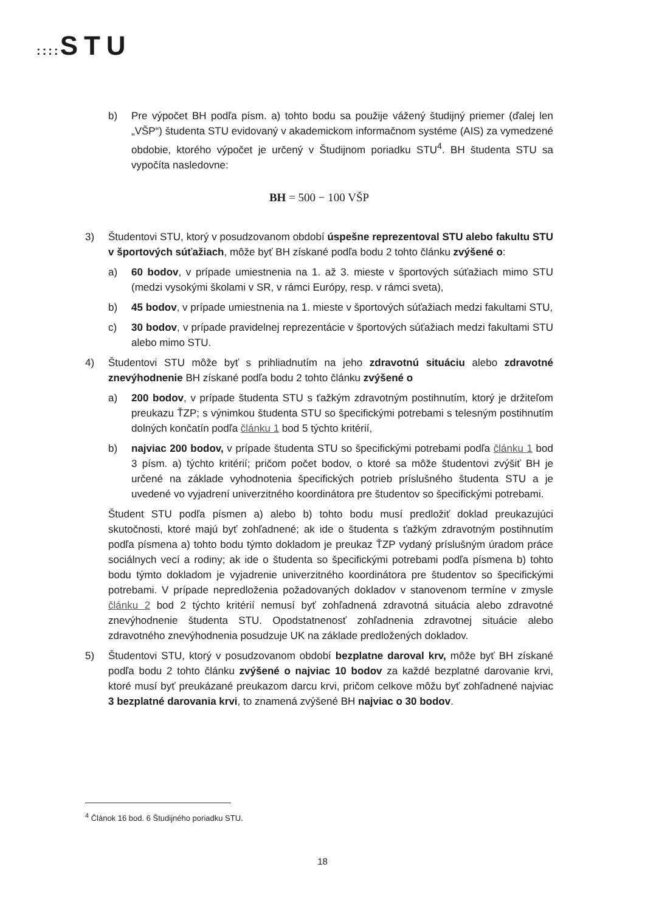:::: STU
b) Pre výpočet BH podľa písm. a) tohto bodu sa použije vážený študijný priemer (ďalej len „VŠP“) študenta STU evidovaný v akademickom informačnom systéme (AIS) za vymedzené obdobie, ktorého výpočet je určený v Študijnom poriadku STU<sup>4</sup>. BH študenta STU sa vypočíta nasledovne:
BH = 500 − 100 VŠP
3) Študentovi STU, ktorý v posudzovanom období úspešne reprezentoval STU alebo fakultu STU v športových súťažiach, môže byť BH získané podľa bodu 2 tohto článku zvýšené o:
a) 60 bodov, v prípade umiestnenia na 1. až 3. mieste v športových súťažiach mimo STU (medzi vysokými školami v SR, v rámci Európy, resp. v rámci sveta),
b) 45 bodov, v prípade umiestnenia na 1. mieste v športových súťažiach medzi fakultami STU,
c) 30 bodov, v prípade pravidelnej reprezentácie v športových súťažiach medzi fakultami STU alebo mimo STU.
4) Študentovi STU môže byť s prihliadnutím na jeho zdravotnú situáciu alebo zdravotné znevýhodnenie BH získané podľa bodu 2 tohto článku zvýšené o
a) 200 bodov, v prípade študenta STU s ťažkým zdravotným postihnutím, ktorý je držiteľom preukazu ŤZP; s výnimkou študenta STU so špecifickými potrebami s telesným postihnutím dolných končatín podľa článku 1 bod 5 týchto kritérií,
b) najviac 200 bodov, v prípade študenta STU so špecifickými potrebami podľa článku 1 bod 3 písm. a) týchto kritérií; pričom počet bodov, o ktoré sa môže študentovi zvýšiť BH je určené na základe vyhodnotenia špecifických potrieb príslušného študenta STU a je uvedené vo vyjadrení univerzitného koordinátora pre študentov so špecifickými potrebami.
Študent STU podľa písmen a) alebo b) tohto bodu musí predložiť doklad preukazujúci skutočnosti, ktoré majú byť zohľadnené; ak ide o študenta s ťažkým zdravotným postihnutím podľa písmena a) tohto bodu týmto dokladom je preukaz ŤZP vydaný príslušným úradom práce sociálnych vecí a rodiny; ak ide o študenta so špecifickými potrebami podľa písmena b) tohto bodu týmto dokladom je vyjadrenie univerzitného koordinátora pre študentov so špecifickými potrebami. V prípade nepredloženia požadovaných dokladov v stanovenom termíne v zmysle článku 2 bod 2 týchto kritérií nemusí byť zohľadnená zdravotná situácia alebo zdravotné znevýhodnenie študenta STU. Opodstatnenosť zohľadnenia zdravotnej situácie alebo zdravotného znevýhodnenia posudzuje UK na základe predložených dokladov.
5) Študentovi STU, ktorý v posudzovanom období bezplatne daroval krv, môže byť BH získané podľa bodu 2 tohto článku zvýšené o najviac 10 bodov za každé bezplatné darovanie krvi, ktoré musí byť preukázané preukazom darcu krvi, pričom celkove môžu byť zohľadnené najviac 3 bezplatné darovania krvi, to znamená zvýšené BH najviac o 30 bodov.
<sup>4</sup> Článok 16 bod. 6 Študijného poriadku STU.
18